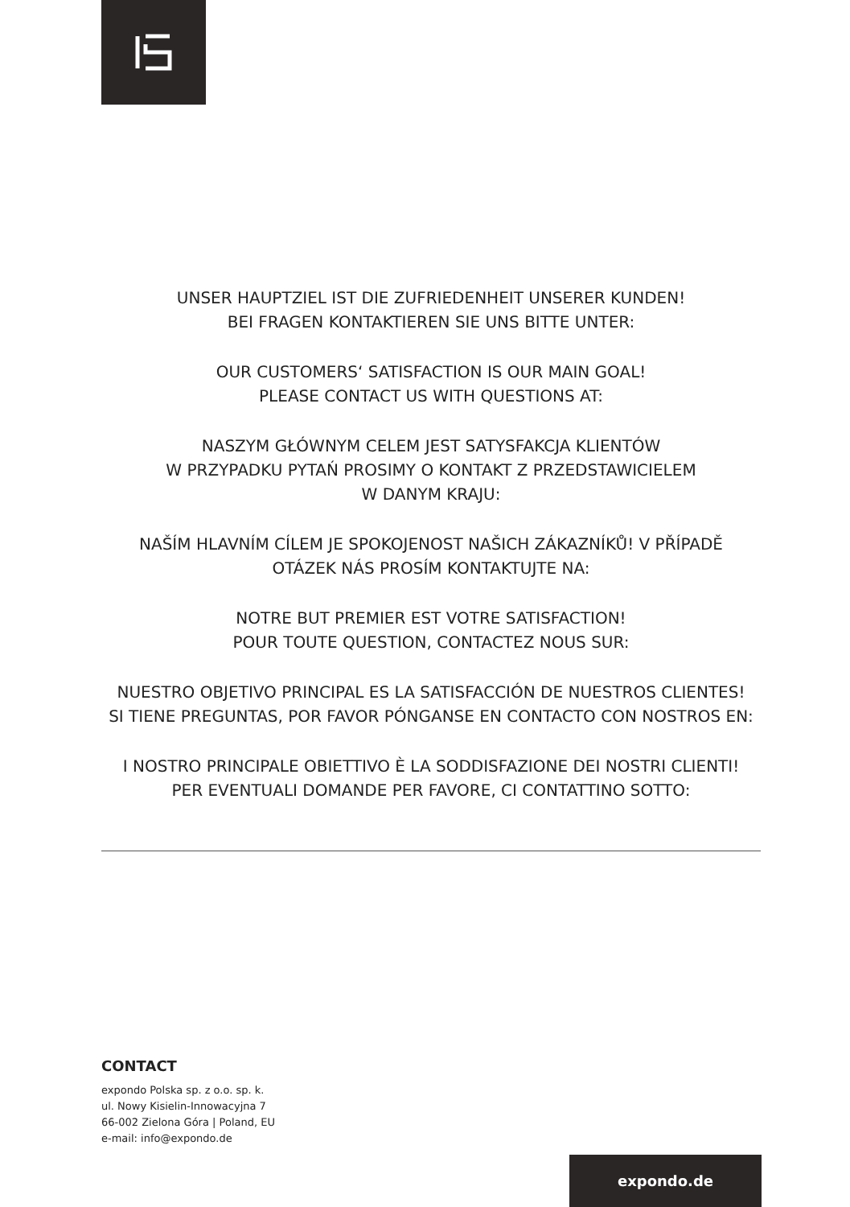UNSER HAUPTZIEL IST DIE ZUFRIEDENHEIT UNSERER KUNDEN!
BEI FRAGEN KONTAKTIEREN SIE UNS BITTE UNTER:
OUR CUSTOMERS‘ SATISFACTION IS OUR MAIN GOAL!
PLEASE CONTACT US WITH QUESTIONS AT:
NASZYM GŁÓWNYM CELEM JEST SATYSFAKCJA KLIENTÓW
W PRZYPADKU PYTAŃ PROSIMY O KONTAKT Z PRZEDSTAWICIELEM
W DANYM KRAJU:
NAŠÍM HLAVNÍM CÍLEM JE SPOKOJENOST NAŠICH ZÁKAZNÍKŮ! V PŘÍPADĚ
OTÁZEK NÁS PROSÍM KONTAKTUJTE NA:
NOTRE BUT PREMIER EST VOTRE SATISFACTION!
POUR TOUTE QUESTION, CONTACTEZ NOUS SUR:
NUESTRO OBJETIVO PRINCIPAL ES LA SATISFACCIÓN DE NUESTROS CLIENTES!
SI TIENE PREGUNTAS, POR FAVOR PÓNGANSE EN CONTACTO CON NOSTROS EN:
I NOSTRO PRINCIPALE OBIETTIVO È LA SODDISFAZIONE DEI NOSTRI CLIENTI!
PER EVENTUALI DOMANDE PER FAVORE, CI CONTATTINO SOTTO:
CONTACT
expondo Polska sp. z o.o. sp. k.
ul. Nowy Kisielin-Innowacyjna 7
66-002 Zielona Góra | Poland, EU
e-mail: info@expondo.de
expondo.de